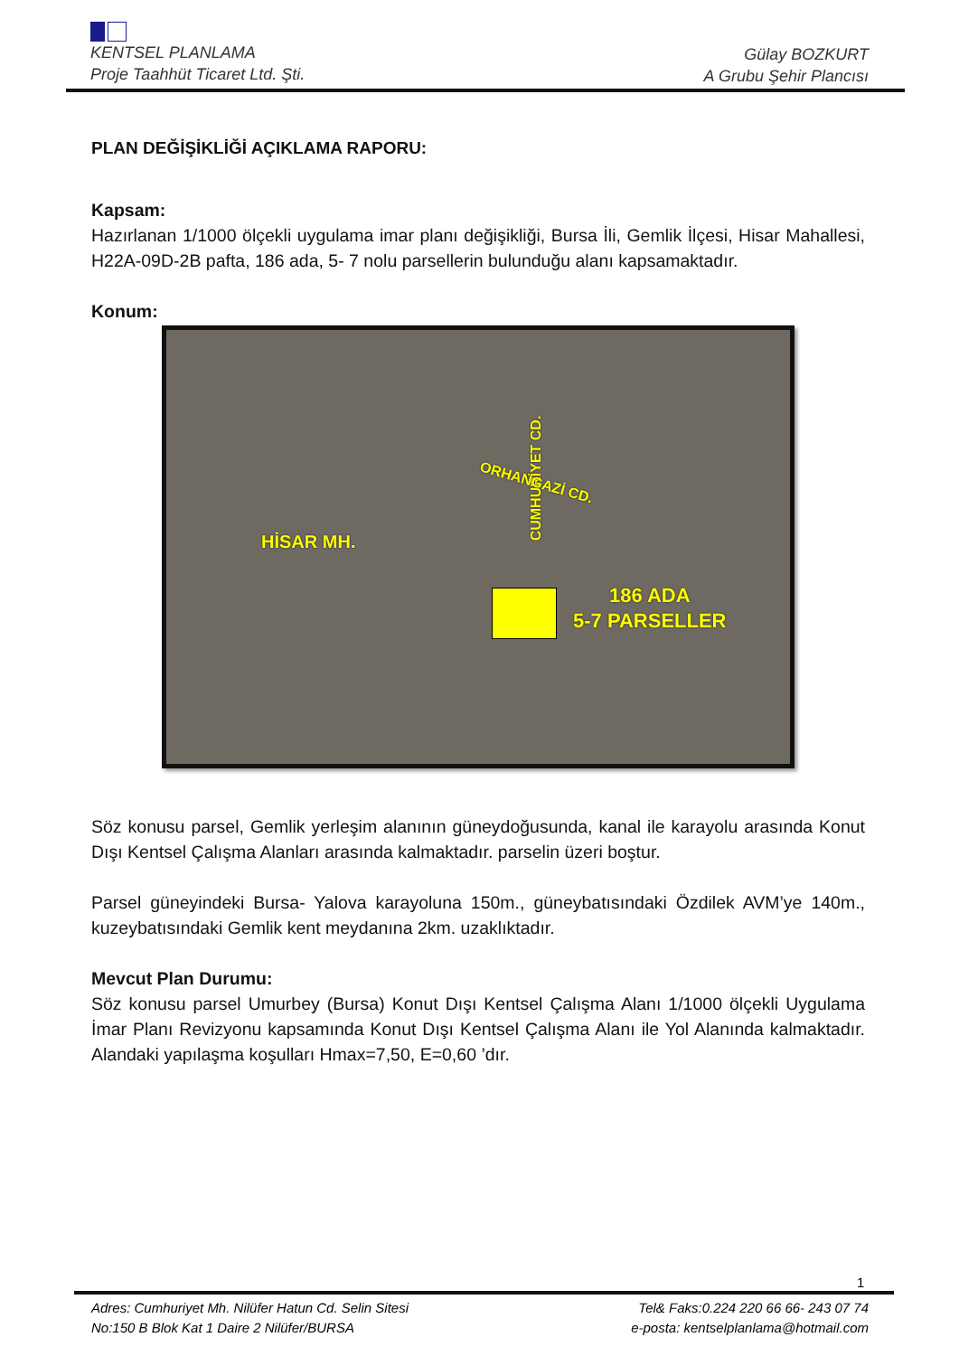KENTSEL PLANLAMA
Proje Taahhüt Ticaret Ltd. Şti.
Gülay BOZKURT
A Grubu Şehir Plancısı
PLAN DEĞİŞİKLİĞİ AÇIKLAMA RAPORU:
Kapsam:
Hazırlanan 1/1000 ölçekli uygulama imar planı değişikliği, Bursa İli, Gemlik İlçesi, Hisar Mahallesi, H22A-09D-2B pafta, 186 ada, 5- 7 nolu parsellerin bulunduğu alanı kapsamaktadır.
Konum:
HİSAR MH.
CUMHURİYET CD. ORHANGAZİ CD.
186 ADA
5-7 PARSELLER
Söz konusu parsel, Gemlik yerleşim alanının güneydoğusunda, kanal ile karayolu arasında Konut Dışı Kentsel Çalışma Alanları arasında kalmaktadır. parselin üzeri boştur.
Parsel güneyindeki Bursa- Yalova karayoluna 150m., güneybatısındaki Özdilek AVM’ye 140m., kuzeybatısındaki Gemlik kent meydanına 2km. uzaklıktadır.
Mevcut Plan Durumu:
Söz konusu parsel Umurbey (Bursa) Konut Dışı Kentsel Çalışma Alanı 1/1000 ölçekli Uygulama İmar Planı Revizyonu kapsamında Konut Dışı Kentsel Çalışma Alanı ile Yol Alanında kalmaktadır. Alandaki yapılaşma koşulları Hmax=7,50, E=0,60 ’dır.
1
Adres: Cumhuriyet Mh. Nilüfer Hatun Cd. Selin Sitesi
No:150 B Blok Kat 1 Daire 2 Nilüfer/BURSA
Tel& Faks:0.224 220 66 66- 243 07 74
e-posta: kentselplanlama@hotmail.com